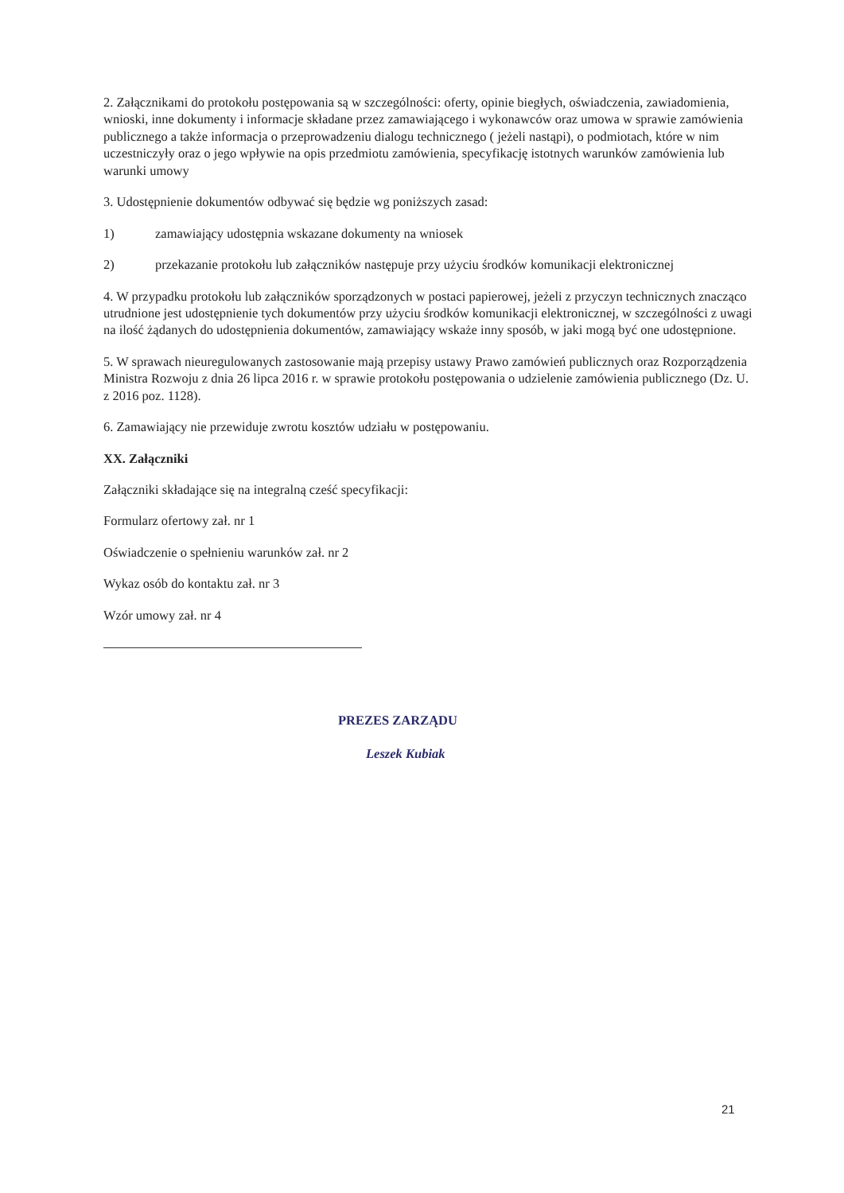2. Załącznikami do protokołu postępowania są w szczególności: oferty, opinie biegłych, oświadczenia, zawiadomienia, wnioski, inne dokumenty i informacje składane przez zamawiającego i wykonawców oraz umowa w sprawie zamówienia publicznego a także informacja o przeprowadzeniu dialogu technicznego ( jeżeli nastąpi), o podmiotach, które w nim uczestniczyły oraz o jego wpływie na opis przedmiotu zamówienia, specyfikację istotnych warunków zamówienia lub warunki umowy
3. Udostępnienie dokumentów odbywać się będzie wg poniższych zasad:
1) zamawiający udostępnia wskazane dokumenty na wniosek
2) przekazanie protokołu lub załączników następuje przy użyciu środków komunikacji elektronicznej
4. W przypadku protokołu lub załączników sporządzonych w postaci papierowej, jeżeli z przyczyn technicznych znacząco utrudnione jest udostępnienie tych dokumentów przy użyciu środków komunikacji elektronicznej, w szczególności z uwagi na ilość żądanych do udostępnienia dokumentów, zamawiający wskaże inny sposób, w jaki mogą być one udostępnione.
5. W sprawach nieuregulowanych zastosowanie mają przepisy ustawy Prawo zamówień publicznych oraz Rozporządzenia Ministra Rozwoju z dnia 26 lipca 2016 r. w sprawie protokołu postępowania o udzielenie zamówienia publicznego (Dz. U. z 2016 poz. 1128).
6. Zamawiający nie przewiduje zwrotu kosztów udziału w postępowaniu.
XX. Załączniki
Załączniki składające się na integralną cześć specyfikacji:
Formularz ofertowy zał. nr 1
Oświadczenie o spełnieniu warunków zał. nr 2
Wykaz osób do kontaktu zał. nr 3
Wzór umowy zał. nr 4
PREZES ZARZĄDU
Leszek Kubiak
21